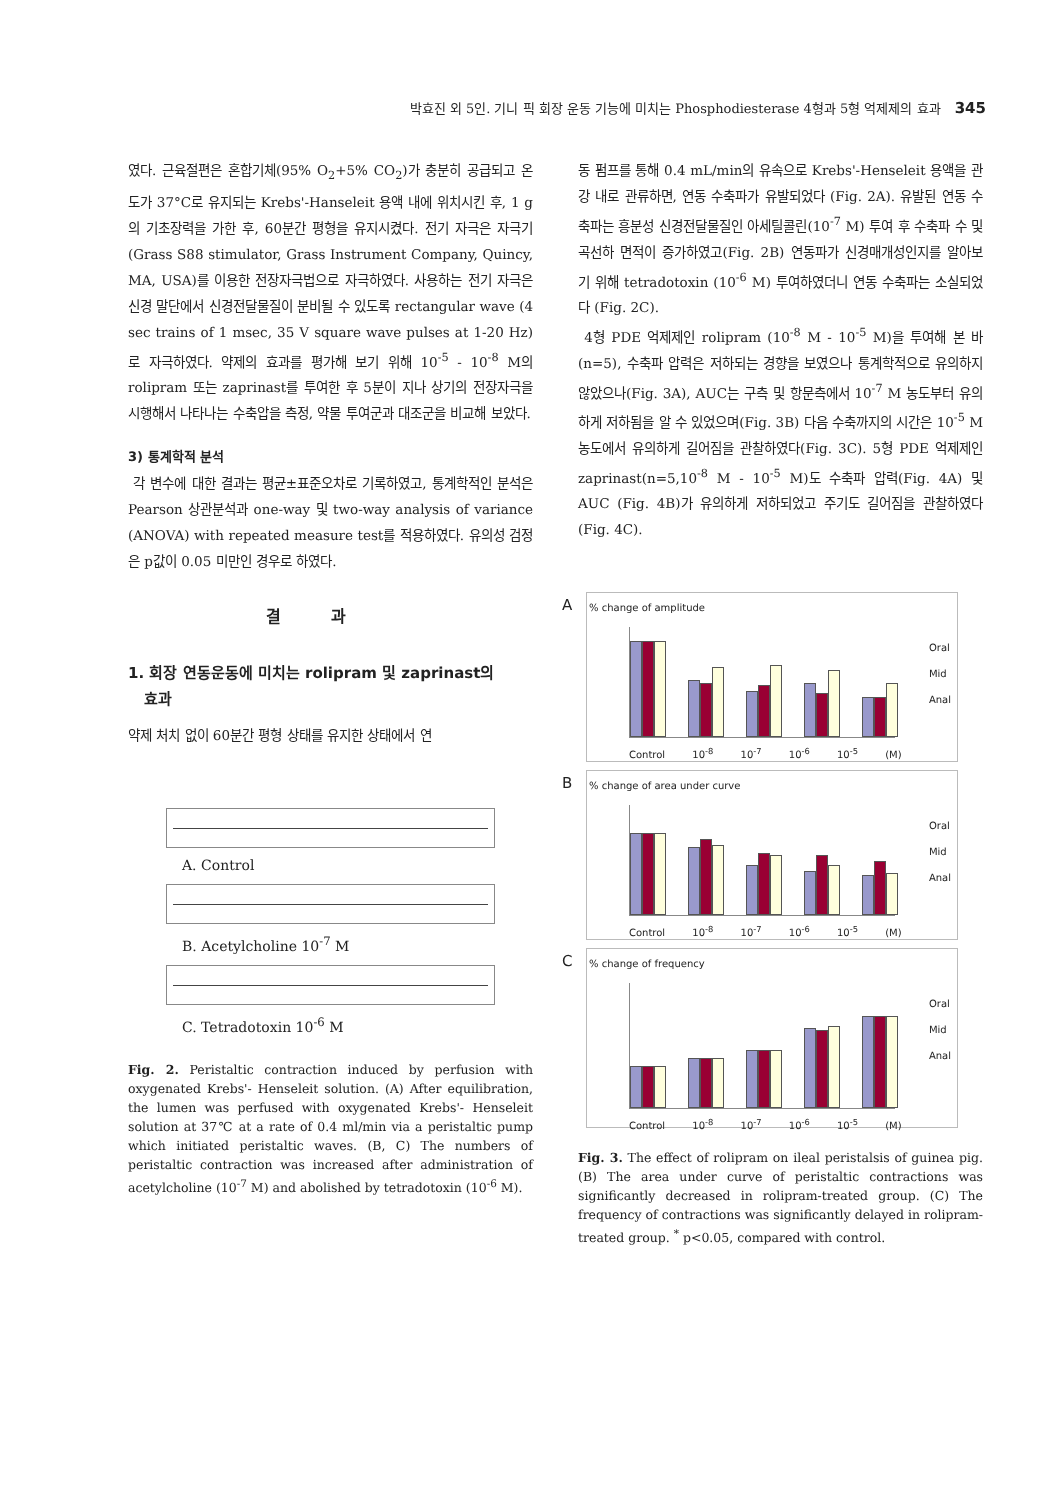박효진 외 5인. 기니 픽 회장 운동 기능에 미치는 Phosphodiesterase 4형과 5형 억제제의 효과 345
였다. 근육절편은 혼합기체(95% O<sub>2</sub>+5% CO<sub>2</sub>)가 충분히 공급되고 온도가 37°C로 유지되는 Krebs'-Hanseleit 용액 내에 위치시킨 후, 1 g의 기초장력을 가한 후, 60분간 평형을 유지시켰다. 전기 자극은 자극기(Grass S88 stimulator, Grass Instrument Company, Quincy, MA, USA)를 이용한 전장자극법으로 자극하였다. 사용하는 전기 자극은 신경 말단에서 신경전달물질이 분비될 수 있도록 rectangular wave (4 sec trains of 1 msec, 35 V square wave pulses at 1-20 Hz)로 자극하였다. 약제의 효과를 평가해 보기 위해 10<sup>-5</sup> - 10<sup>-8</sup> M의 rolipram 또는 zaprinast를 투여한 후 5분이 지나 상기의 전장자극을 시행해서 나타나는 수축압을 측정, 약물 투여군과 대조군을 비교해 보았다.
3) 통계학적 분석
각 변수에 대한 결과는 평균±표준오차로 기록하였고, 통계학적인 분석은 Pearson 상관분석과 one-way 및 two-way analysis of variance (ANOVA) with repeated measure test를 적용하였다. 유의성 검정은 p값이 0.05 미만인 경우로 하였다.
결과
1. 회장 연동운동에 미치는 rolipram 및 zaprinast의
효과
약제 처치 없이 60분간 평형 상태를 유지한 상태에서 연
A. Control
B. Acetylcholine 10<sup>-7</sup> M
C. Tetradotoxin 10<sup>-6</sup> M
Fig. 2. Peristaltic contraction induced by perfusion with oxygenated Krebs'- Henseleit solution. (A) After equilibration, the lumen was perfused with oxygenated Krebs'- Henseleit solution at 37℃ at a rate of 0.4 ml/min via a peristaltic pump which initiated peristaltic waves. (B, C) The numbers of peristaltic contraction was increased after administration of acetylcholine (10<sup>-7</sup> M) and abolished by tetradotoxin (10<sup>-6</sup> M).
동 펌프를 통해 0.4 mL/min의 유속으로 Krebs'-Henseleit 용액을 관강 내로 관류하면, 연동 수축파가 유발되었다 (Fig. 2A). 유발된 연동 수축파는 흥분성 신경전달물질인 아세틸콜린(10<sup>-7</sup> M) 투여 후 수축파 수 및 곡선하 면적이 증가하였고(Fig. 2B) 연동파가 신경매개성인지를 알아보기 위해 tetradotoxin (10<sup>-6</sup> M) 투여하였더니 연동 수축파는 소실되었다 (Fig. 2C).
4형 PDE 억제제인 rolipram (10<sup>-8</sup> M - 10<sup>-5</sup> M)을 투여해 본 바(n=5), 수축파 압력은 저하되는 경향을 보였으나 통계학적으로 유의하지 않았으나(Fig. 3A), AUC는 구측 및 항문측에서 10<sup>-7</sup> M 농도부터 유의하게 저하됨을 알 수 있었으며(Fig. 3B) 다음 수축까지의 시간은 10<sup>-5</sup> M 농도에서 유의하게 길어짐을 관찰하였다(Fig. 3C). 5형 PDE 억제제인 zaprinast(n=5,10<sup>-8</sup> M - 10<sup>-5</sup> M)도 수축파 압력(Fig. 4A) 및 AUC (Fig. 4B)가 유의하게 저하되었고 주기도 길어짐을 관찰하였다(Fig. 4C).
A
% change of amplitude
Oral
Mid
Anal
Control 10<sup>-8</sup> 10<sup>-7</sup> 10<sup>-6</sup> 10<sup>-5</sup> (M)
B
% change of area under curve
Oral
Mid
Anal
Control 10<sup>-8</sup> 10<sup>-7</sup> 10<sup>-6</sup> 10<sup>-5</sup> (M)
C
% change of frequency
Oral
Mid
Anal
Control 10<sup>-8</sup> 10<sup>-7</sup> 10<sup>-6</sup> 10<sup>-5</sup> (M)
Fig. 3. The effect of rolipram on ileal peristalsis of guinea pig. (B) The area under curve of peristaltic contractions was significantly decreased in rolipram-treated group. (C) The frequency of contractions was significantly delayed in rolipram-treated group. <sup>*</sup> p<0.05, compared with control.